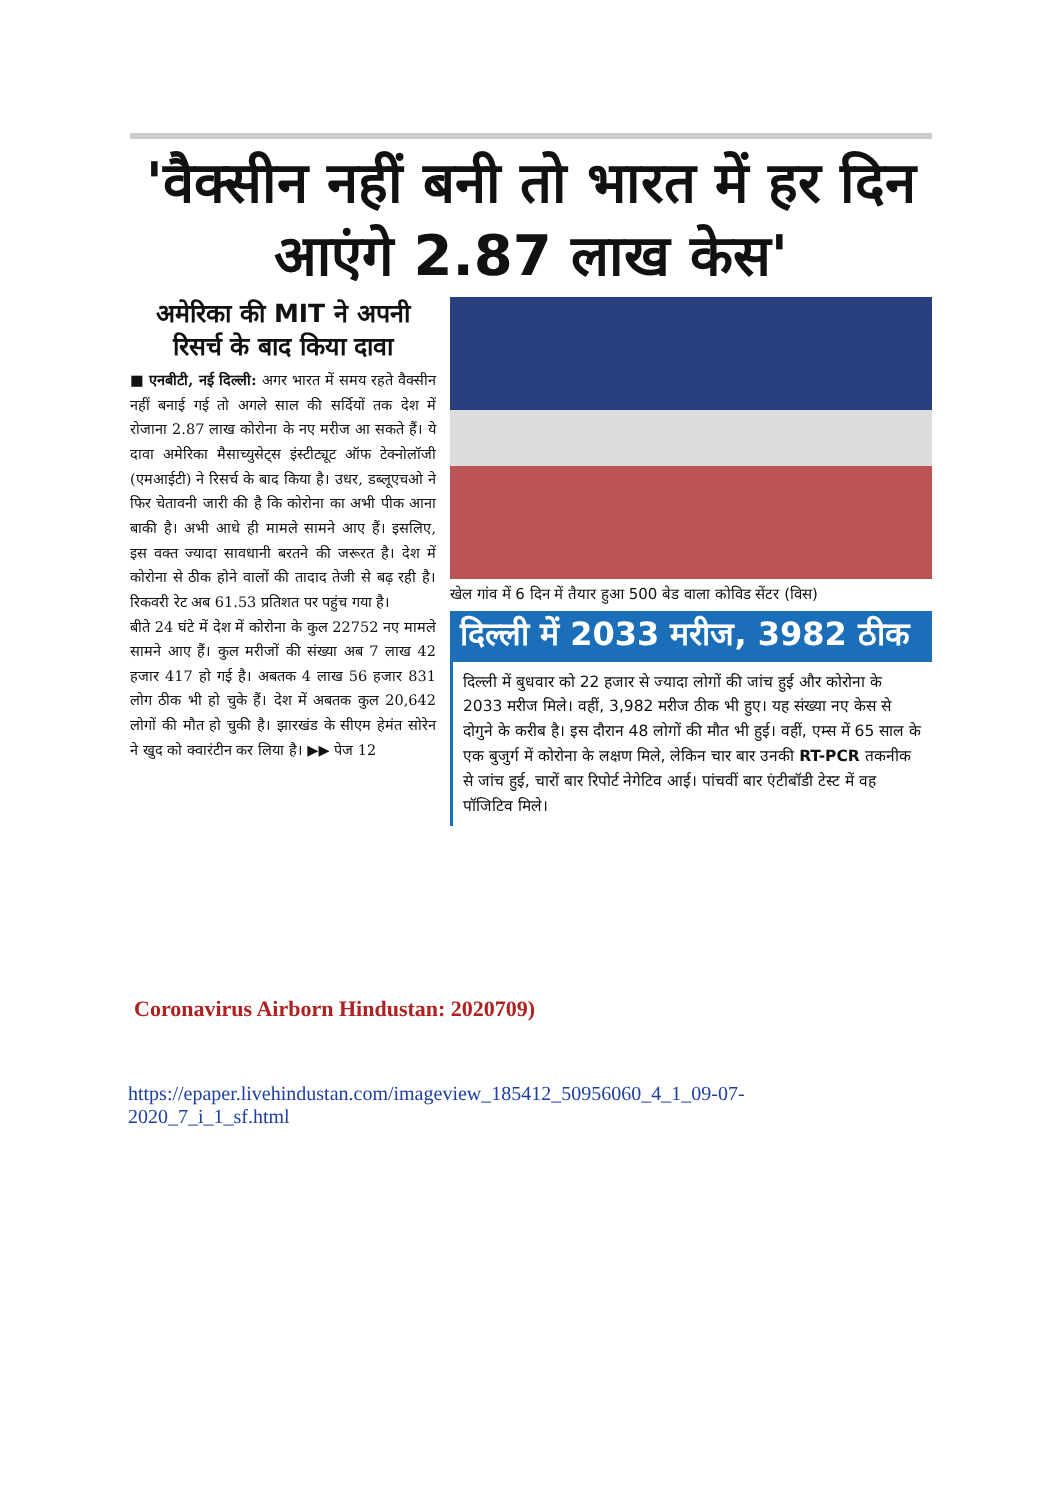'वैक्सीन नहीं बनी तो भारत में हर दिन आएंगे 2.87 लाख केस'
अमेरिका की MIT ने अपनी रिसर्च के बाद किया दावा
■ एनबीटी, नई दिल्ली: अगर भारत में समय रहते वैक्सीन नहीं बनाई गई तो अगले साल की सर्दियों तक देश में रोजाना 2.87 लाख कोरोना के नए मरीज आ सकते हैं। ये दावा अमेरिका मैसाच्युसेट्स इंस्टीट्यूट ऑफ टेक्नोलॉजी (एमआईटी) ने रिसर्च के बाद किया है। उधर, डब्लूएचओ ने फिर चेतावनी जारी की है कि कोरोना का अभी पीक आना बाकी है। अभी आधे ही मामले सामने आए हैं। इसलिए, इस वक्त ज्यादा सावधानी बरतने की जरूरत है। देश में कोरोना से ठीक होने वालों की तादाद तेजी से बढ़ रही है। रिकवरी रेट अब 61.53 प्रतिशत पर पहुंच गया है।
बीते 24 घंटे में देश में कोरोना के कुल 22752 नए मामले सामने आए हैं। कुल मरीजों की संख्या अब 7 लाख 42 हजार 417 हो गई है। अबतक 4 लाख 56 हजार 831 लोग ठीक भी हो चुके हैं। देश में अबतक कुल 20,642 लोगों की मौत हो चुकी है। झारखंड के सीएम हेमंत सोरेन ने खुद को क्वारंटीन कर लिया है। ▶▶ पेज 12
खेल गांव में 6 दिन में तैयार हुआ 500 बेड वाला कोविड सेंटर (विस)
दिल्ली में 2033 मरीज, 3982 ठीक
दिल्ली में बुधवार को 22 हजार से ज्यादा लोगों की जांच हुई और कोरोना के 2033 मरीज मिले। वहीं, 3,982 मरीज ठीक भी हुए। यह संख्या नए केस से दोगुने के करीब है। इस दौरान 48 लोगों की मौत भी हुई। वहीं, एम्स में 65 साल के एक बुजुर्ग में कोरोना के लक्षण मिले, लेकिन चार बार उनकी RT-PCR तकनीक से जांच हुई, चारों बार रिपोर्ट नेगेटिव आई। पांचवीं बार एंटीबॉडी टेस्ट में वह पॉजिटिव मिले।
Coronavirus Airborn Hindustan: 2020709)
https://epaper.livehindustan.com/imageview_185412_50956060_4_1_09-07-2020_7_i_1_sf.html